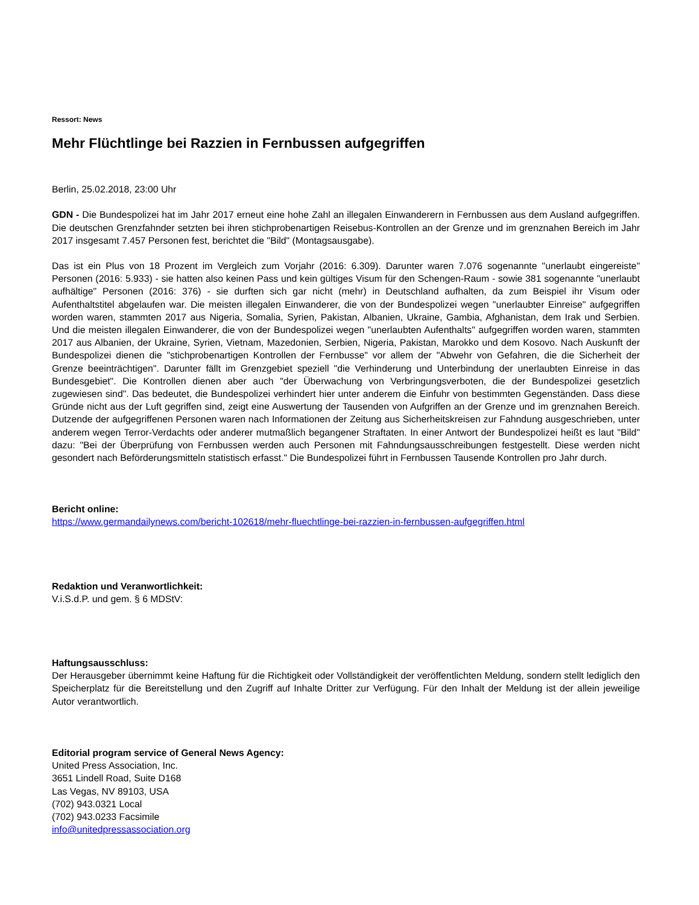Ressort: News
Mehr Flüchtlinge bei Razzien in Fernbussen aufgegriffen
Berlin, 25.02.2018, 23:00 Uhr
GDN - Die Bundespolizei hat im Jahr 2017 erneut eine hohe Zahl an illegalen Einwanderern in Fernbussen aus dem Ausland aufgegriffen. Die deutschen Grenzfahnder setzten bei ihren stichprobenartigen Reisebus-Kontrollen an der Grenze und im grenznahen Bereich im Jahr 2017 insgesamt 7.457 Personen fest, berichtet die "Bild" (Montagsausgabe).
Das ist ein Plus von 18 Prozent im Vergleich zum Vorjahr (2016: 6.309). Darunter waren 7.076 sogenannte "unerlaubt eingereiste" Personen (2016: 5.933) - sie hatten also keinen Pass und kein gültiges Visum für den Schengen-Raum - sowie 381 sogenannte "unerlaubt aufhältige" Personen (2016: 376) - sie durften sich gar nicht (mehr) in Deutschland aufhalten, da zum Beispiel ihr Visum oder Aufenthaltstitel abgelaufen war. Die meisten illegalen Einwanderer, die von der Bundespolizei wegen "unerlaubter Einreise" aufgegriffen worden waren, stammten 2017 aus Nigeria, Somalia, Syrien, Pakistan, Albanien, Ukraine, Gambia, Afghanistan, dem Irak und Serbien. Und die meisten illegalen Einwanderer, die von der Bundespolizei wegen "unerlaubten Aufenthalts" aufgegriffen worden waren, stammten 2017 aus Albanien, der Ukraine, Syrien, Vietnam, Mazedonien, Serbien, Nigeria, Pakistan, Marokko und dem Kosovo. Nach Auskunft der Bundespolizei dienen die "stichprobenartigen Kontrollen der Fernbusse" vor allem der "Abwehr von Gefahren, die die Sicherheit der Grenze beeinträchtigen". Darunter fällt im Grenzgebiet speziell "die Verhinderung und Unterbindung der unerlaubten Einreise in das Bundesgebiet". Die Kontrollen dienen aber auch "der Überwachung von Verbringungsverboten, die der Bundespolizei gesetzlich zugewiesen sind". Das bedeutet, die Bundespolizei verhindert hier unter anderem die Einfuhr von bestimmten Gegenständen. Dass diese Gründe nicht aus der Luft gegriffen sind, zeigt eine Auswertung der Tausenden von Aufgriffen an der Grenze und im grenznahen Bereich. Dutzende der aufgegriffenen Personen waren nach Informationen der Zeitung aus Sicherheitskreisen zur Fahndung ausgeschrieben, unter anderem wegen Terror-Verdachts oder anderer mutmaßlich begangener Straftaten. In einer Antwort der Bundespolizei heißt es laut "Bild" dazu: "Bei der Überprüfung von Fernbussen werden auch Personen mit Fahndungsausschreibungen festgestellt. Diese werden nicht gesondert nach Beförderungsmitteln statistisch erfasst." Die Bundespolizei führt in Fernbussen Tausende Kontrollen pro Jahr durch.
Bericht online:
https://www.germandailynews.com/bericht-102618/mehr-fluechtlinge-bei-razzien-in-fernbussen-aufgegriffen.html
Redaktion und Veranwortlichkeit:
V.i.S.d.P. und gem. § 6 MDStV:
Haftungsausschluss:
Der Herausgeber übernimmt keine Haftung für die Richtigkeit oder Vollständigkeit der veröffentlichten Meldung, sondern stellt lediglich den Speicherplatz für die Bereitstellung und den Zugriff auf Inhalte Dritter zur Verfügung. Für den Inhalt der Meldung ist der allein jeweilige Autor verantwortlich.
Editorial program service of General News Agency:
United Press Association, Inc.
3651 Lindell Road, Suite D168
Las Vegas, NV 89103, USA
(702) 943.0321 Local
(702) 943.0233 Facsimile
info@unitedpressassociation.org